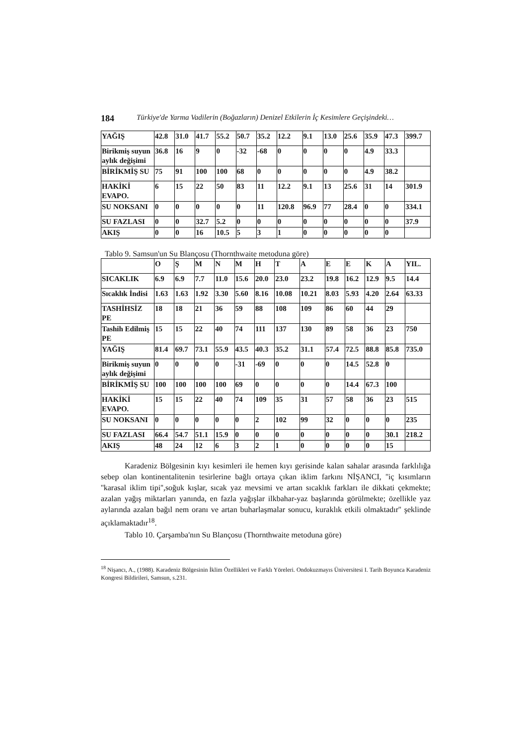184 Türkiye'de Yarma Vadilerin (Boğazların) Denizel Etkilerin İç Kesimlere Geçişindeki…
| YAĞIŞ | 42.8 | 31.0 | 41.7 | 55.2 | 50.7 | 35.2 | 12.2 | 9.1 | 13.0 | 25.6 | 35.9 | 47.3 | 399.7 |
| Birikmiş suyun aylık değişimi | 36.8 | 16 | 9 | 0 | -32 | -68 | 0 | 0 | 0 | 0 | 4.9 | 33.3 | |
| BİRİKMİŞ SU | 75 | 91 | 100 | 100 | 68 | 0 | 0 | 0 | 0 | 0 | 4.9 | 38.2 | |
| HAKİKİ EVAPO. | 6 | 15 | 22 | 50 | 83 | 11 | 12.2 | 9.1 | 13 | 25.6 | 31 | 14 | 301.9 |
| SU NOKSANI | 0 | 0 | 0 | 0 | 0 | 11 | 120.8 | 96.9 | 77 | 28.4 | 0 | 0 | 334.1 |
| SU FAZLASI | 0 | 0 | 32.7 | 5.2 | 0 | 0 | 0 | 0 | 0 | 0 | 0 | 0 | 37.9 |
| AKIŞ | 0 | 0 | 16 | 10.5 | 5 | 3 | 1 | 0 | 0 | 0 | 0 | 0 | |
Tablo 9. Samsun'un Su Blançosu (Thornthwaite metoduna göre)
| | O | Ş | M | N | M | H | T | A | E | E | K | A | YIL. |
| --- | --- | --- | --- | --- | --- | --- | --- | --- | --- | --- | --- | --- | --- |
| SICAKLIK | 6.9 | 6.9 | 7.7 | 11.0 | 15.6 | 20.0 | 23.0 | 23.2 | 19.8 | 16.2 | 12.9 | 9.5 | 14.4 |
| Sıcaklık İndisi | 1.63 | 1.63 | 1.92 | 3.30 | 5.60 | 8.16 | 10.08 | 10.21 | 8.03 | 5.93 | 4.20 | 2.64 | 63.33 |
| TASHİHSİZ PE | 18 | 18 | 21 | 36 | 59 | 88 | 108 | 109 | 86 | 60 | 44 | 29 | |
| Tashih Edilmiş PE | 15 | 15 | 22 | 40 | 74 | 111 | 137 | 130 | 89 | 58 | 36 | 23 | 750 |
| YAĞIŞ | 81.4 | 69.7 | 73.1 | 55.9 | 43.5 | 40.3 | 35.2 | 31.1 | 57.4 | 72.5 | 88.8 | 85.8 | 735.0 |
| Birikmiş suyun aylık değişimi | 0 | 0 | 0 | 0 | -31 | -69 | 0 | 0 | 0 | 14.5 | 52.8 | 0 | |
| BİRİKMİŞ SU | 100 | 100 | 100 | 100 | 69 | 0 | 0 | 0 | 0 | 14.4 | 67.3 | 100 | |
| HAKİKİ EVAPO. | 15 | 15 | 22 | 40 | 74 | 109 | 35 | 31 | 57 | 58 | 36 | 23 | 515 |
| SU NOKSANI | 0 | 0 | 0 | 0 | 0 | 2 | 102 | 99 | 32 | 0 | 0 | 0 | 235 |
| SU FAZLASI | 66.4 | 54.7 | 51.1 | 15.9 | 0 | 0 | 0 | 0 | 0 | 0 | 0 | 30.1 | 218.2 |
| AKIŞ | 48 | 24 | 12 | 6 | 3 | 2 | 1 | 0 | 0 | 0 | 0 | 15 | |
Karadeniz Bölgesinin kıyı kesimleri ile hemen kıyı gerisinde kalan sahalar arasında farklılığa sebep olan kontinentalitenin tesirlerine bağlı ortaya çıkan iklim farkını NİŞANCI, ''iç kısımların ''karasal iklim tipi'',soğuk kışlar, sıcak yaz mevsimi ve artan sıcaklık farkları ile dikkati çekmekte; azalan yağış miktarları yanında, en fazla yağışlar ilkbahar-yaz başlarında görülmekte; özellikle yaz aylarında azalan bağıl nem oranı ve artan buharlaşmalar sonucu, kuraklık etkili olmaktadır'' şeklinde açıklamaktadır<sup>18</sup>.
Tablo 10. Çarşamba'nın Su Blançosu (Thornthwaite metoduna göre)
<sup>18</sup> Nişancı, A., (1988). Karadeniz Bölgesinin İklim Özellikleri ve Farklı Yöreleri. Ondokuzmayıs Üniversitesi I. Tarih Boyunca Karadeniz Kongresi Bildirileri, Samsun, s.231.